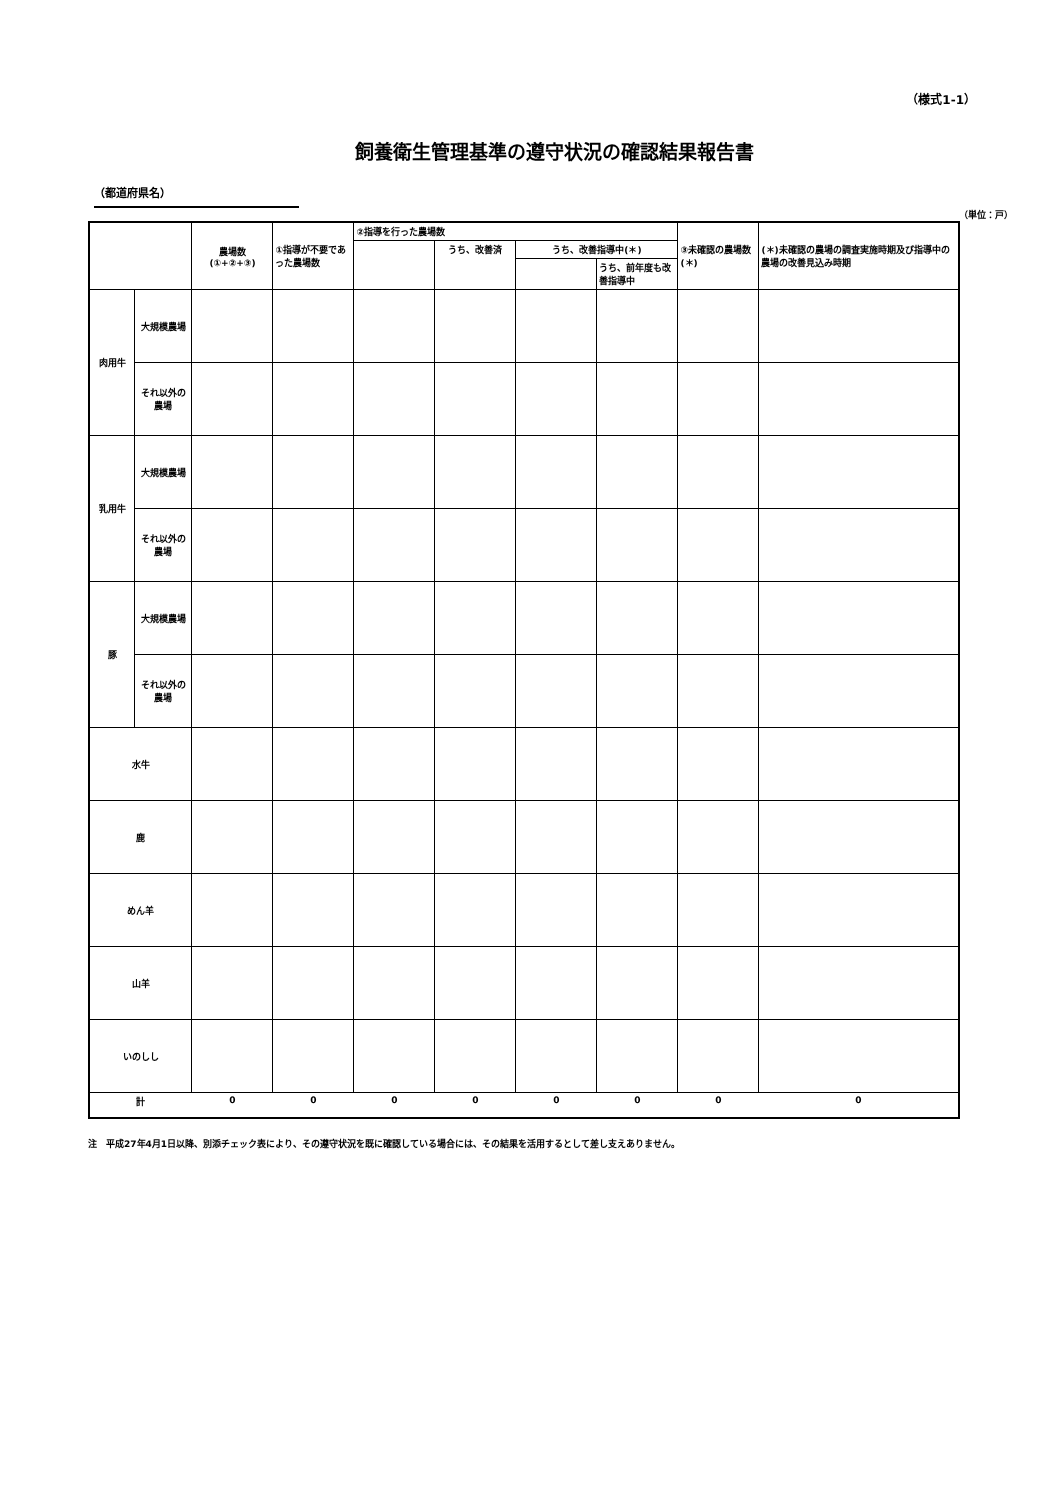（様式1-1）
飼養衛生管理基準の遵守状況の確認結果報告書
（都道府県名）
（単位：戸）
| | | 農場数 (①+②+③) | ①指導が不要であった農場数 | ②指導を行った農場数 | | | | ③未確認の農場数(＊) | (＊)未確認の農場の調査実施時期及び指導中の農場の改善見込み時期 |
| --- | --- | --- | --- | --- | --- | --- | --- | --- | --- |
| | | | | | うち、改善済 | うち、改善指導中(＊) | | | |
| | | | | | | | うち、前年度も改善指導中 | | |
| 肉用牛 | 大規模農場 | | | | | | | | |
| | それ以外の農場 | | | | | | | | |
| 乳用牛 | 大規模農場 | | | | | | | | |
| | それ以外の農場 | | | | | | | | |
| 豚 | 大規模農場 | | | | | | | | |
| | それ以外の農場 | | | | | | | | |
| 水牛 | | | | | | | | | |
| 鹿 | | | | | | | | | |
| めん羊 | | | | | | | | | |
| 山羊 | | | | | | | | | |
| いのしし | | | | | | | | | |
| 計 | | 0 | 0 | 0 | 0 | 0 | 0 | 0 | 0 |
注　平成27年4月1日以降、別添チェック表により、その遵守状況を既に確認している場合には、その結果を活用するとして差し支えありません。